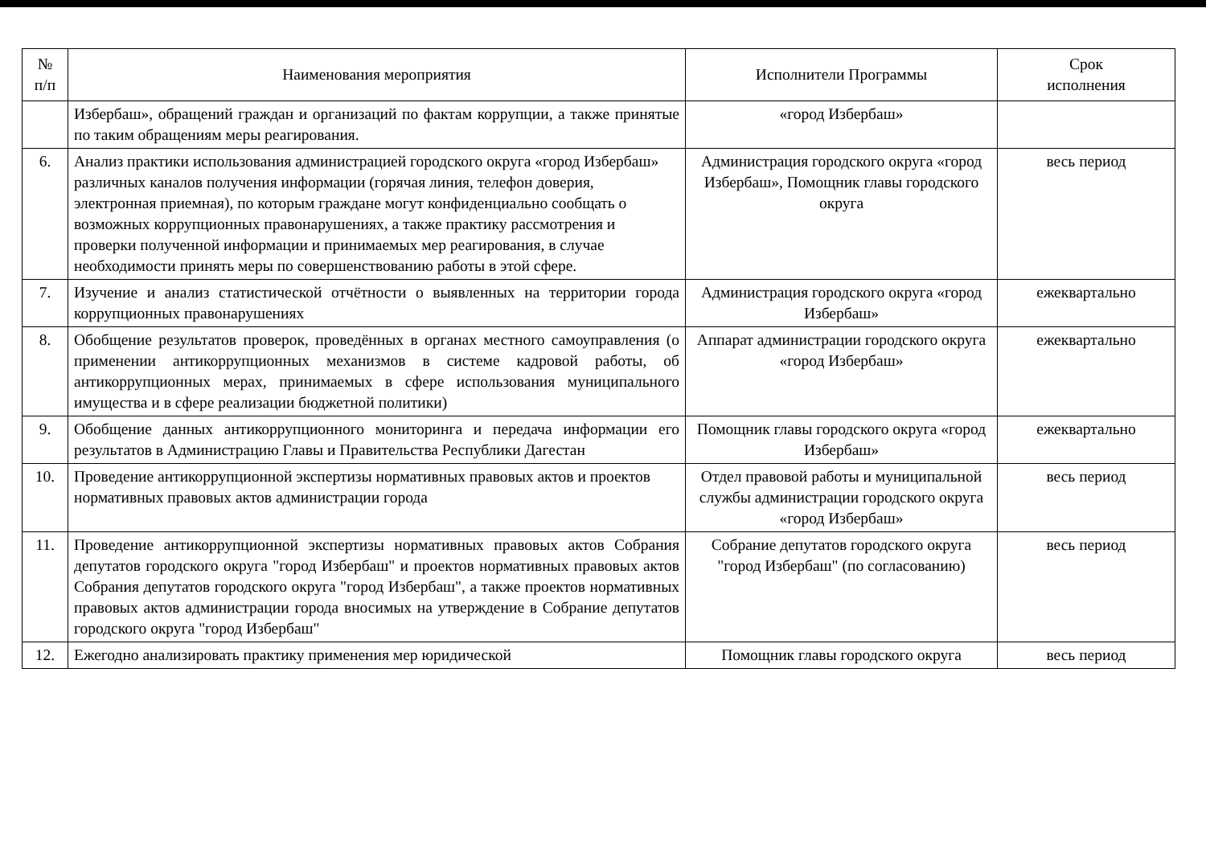| № п/п | Наименования мероприятия | Исполнители Программы | Срок исполнения |
| --- | --- | --- | --- |
| | Избербаш», обращений граждан и организаций по фактам коррупции, а также принятые по таким обращениям меры реагирования. | «город Избербаш» | |
| 6. | Анализ практики использования администрацией городского округа «город Избербаш» различных каналов получения информации (горячая линия, телефон доверия, электронная приемная), по которым граждане могут конфиденциально сообщать о возможных коррупционных правонарушениях, а также практику рассмотрения и проверки полученной информации и принимаемых мер реагирования, в случае необходимости принять меры по совершенствованию работы в этой сфере. | Администрация городского округа «город Избербаш», Помощник главы городского округа | весь период |
| 7. | Изучение и анализ статистической отчётности о выявленных на территории города коррупционных правонарушениях | Администрация городского округа «город Избербаш» | ежеквартально |
| 8. | Обобщение результатов проверок, проведённых в органах местного самоуправления (о применении антикоррупционных механизмов в системе кадровой работы, об антикоррупционных мерах, принимаемых в сфере использования муниципального имущества и в сфере реализации бюджетной политики) | Аппарат администрации городского округа «город Избербаш» | ежеквартально |
| 9. | Обобщение данных антикоррупционного мониторинга и передача информации его результатов в Администрацию Главы и Правительства Республики Дагестан | Помощник главы городского округа «город Избербаш» | ежеквартально |
| 10. | Проведение антикоррупционной экспертизы нормативных правовых актов и проектов нормативных правовых актов администрации города | Отдел правовой работы и муниципальной службы администрации городского округа «город Избербаш» | весь период |
| 11. | Проведение антикоррупционной экспертизы нормативных правовых актов Собрания депутатов городского округа "город Избербаш" и проектов нормативных правовых актов Собрания депутатов городского округа "город Избербаш", а также проектов нормативных правовых актов администрации города вносимых на утверждение в Собрание депутатов городского округа "город Избербаш" | Собрание депутатов городского округа "город Избербаш" (по согласованию) | весь период |
| 12. | Ежегодно анализировать практику применения мер юридической | Помощник главы городского округа | весь период |